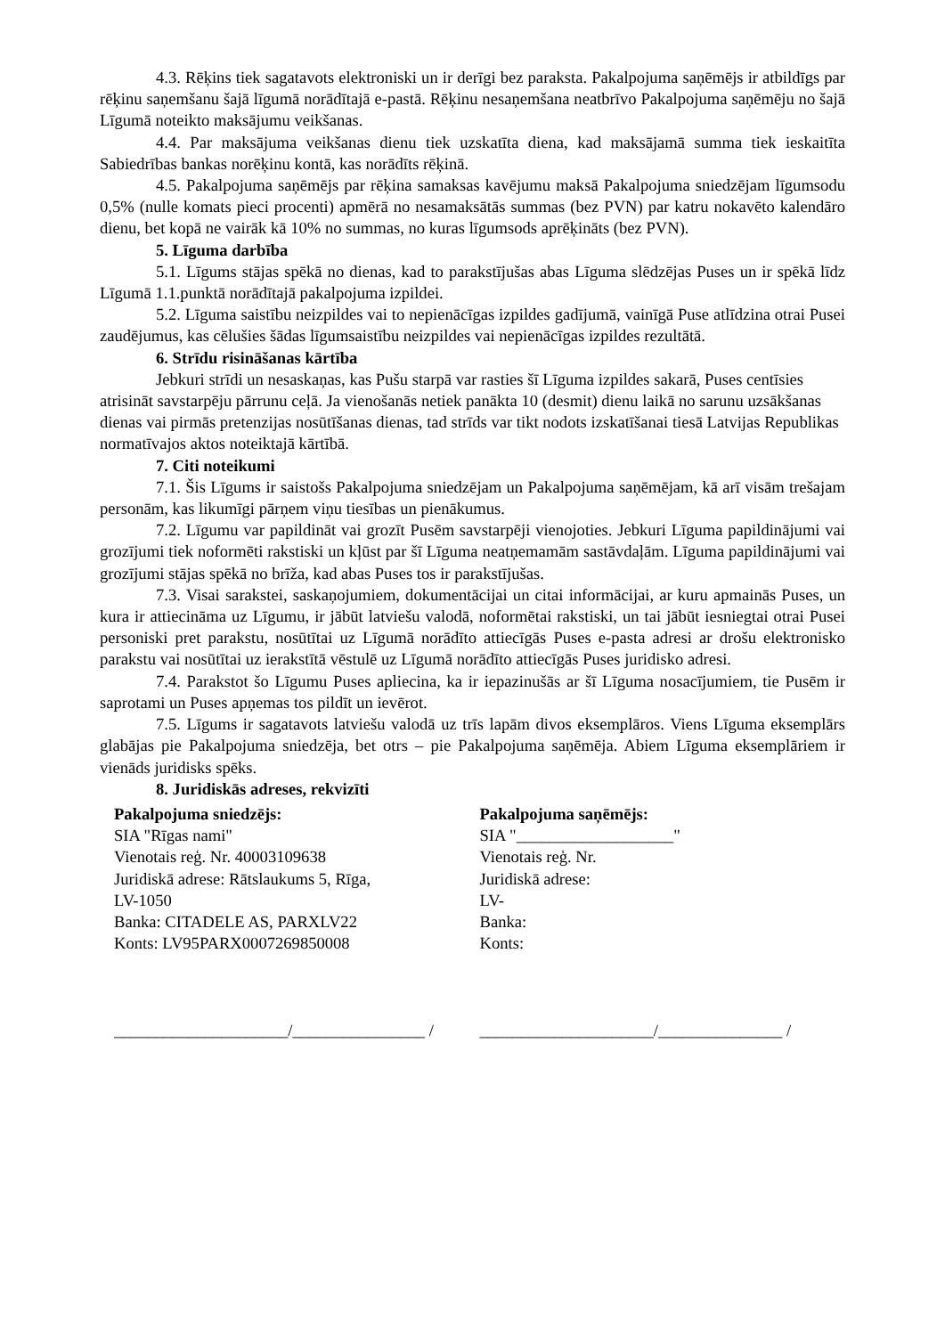4.3. Rēķins tiek sagatavots elektroniski un ir derīgi bez paraksta. Pakalpojuma saņēmējs ir atbildīgs par rēķinu saņemšanu šajā līgumā norādītajā e-pastā. Rēķinu nesaņemšana neatbrīvo Pakalpojuma saņēmēju no šajā Līgumā noteikto maksājumu veikšanas.
4.4. Par maksājuma veikšanas dienu tiek uzskatīta diena, kad maksājamā summa tiek ieskaitīta Sabiedrības bankas norēķinu kontā, kas norādīts rēķinā.
4.5. Pakalpojuma saņēmējs par rēķina samaksas kavējumu maksā Pakalpojuma sniedzējam līgumsodu 0,5% (nulle komats pieci procenti) apmērā no nesamaksātās summas (bez PVN) par katru nokavēto kalendāro dienu, bet kopā ne vairāk kā 10% no summas, no kuras līgumsods aprēķināts (bez PVN).
5. Līguma darbība
5.1. Līgums stājas spēkā no dienas, kad to parakstījušas abas Līguma slēdzējas Puses un ir spēkā līdz Līgumā 1.1.punktā norādītajā pakalpojuma izpildei.
5.2. Līguma saistību neizpildes vai to nepienācīgas izpildes gadījumā, vainīgā Puse atlīdzina otrai Pusei zaudējumus, kas cēlušies šādas līgumsaistību neizpildes vai nepienācīgas izpildes rezultātā.
6. Strīdu risināšanas kārtība
Jebkuri strīdi un nesaskaņas, kas Pušu starpā var rasties šī Līguma izpildes sakarā, Puses centīsies atrisināt savstarpēju pārrunu ceļā. Ja vienošanās netiek panākta 10 (desmit) dienu laikā no sarunu uzsākšanas dienas vai pirmās pretenzijas nosūtīšanas dienas, tad strīds var tikt nodots izskatīšanai tiesā Latvijas Republikas normatīvajos aktos noteiktajā kārtībā.
7. Citi noteikumi
7.1. Šis Līgums ir saistošs Pakalpojuma sniedzējam un Pakalpojuma saņēmējam, kā arī visām trešajam personām, kas likumīgi pārņem viņu tiesības un pienākumus.
7.2. Līgumu var papildināt vai grozīt Pusēm savstarpēji vienojoties. Jebkuri Līguma papildinājumi vai grozījumi tiek noformēti rakstiski un kļūst par šī Līguma neatņemamām sastāvdaļām. Līguma papildinājumi vai grozījumi stājas spēkā no brīža, kad abas Puses tos ir parakstījušas.
7.3. Visai sarakstei, saskaņojumiem, dokumentācijai un citai informācijai, ar kuru apmainās Puses, un kura ir attiecināma uz Līgumu, ir jābūt latviešu valodā, noformētai rakstiski, un tai jābūt iesniegtai otrai Pusei personiski pret parakstu, nosūtītai uz Līgumā norādīto attiecīgās Puses e-pasta adresi ar drošu elektronisko parakstu vai nosūtītai uz ierakstītā vēstulē uz Līgumā norādīto attiecīgās Puses juridisko adresi.
7.4. Parakstot šo Līgumu Puses apliecina, ka ir iepazinušās ar šī Līguma nosacījumiem, tie Pusēm ir saprotami un Puses apņemas tos pildīt un ievērot.
7.5. Līgums ir sagatavots latviešu valodā uz trīs lapām divos eksemplāros. Viens Līguma eksemplārs glabājas pie Pakalpojuma sniedzēja, bet otrs – pie Pakalpojuma saņēmēja. Abiem Līguma eksemplāriem ir vienāds juridisks spēks.
8. Juridiskās adreses, rekvizīti
Pakalpojuma sniedzējs:
SIA "Rīgas nami"
Vienotais reģ. Nr. 40003109638
Juridiskā adrese: Rātslaukums 5, Rīga,
LV-1050
Banka: CITADELE AS, PARXLV22
Konts: LV95PARX0007269850008
Pakalpojuma saņēmējs:
SIA "___________________"
Vienotais reģ. Nr.
Juridiskā adrese:
LV-
Banka:
Konts:
_____________________/________________ /
_____________________/_______________ /